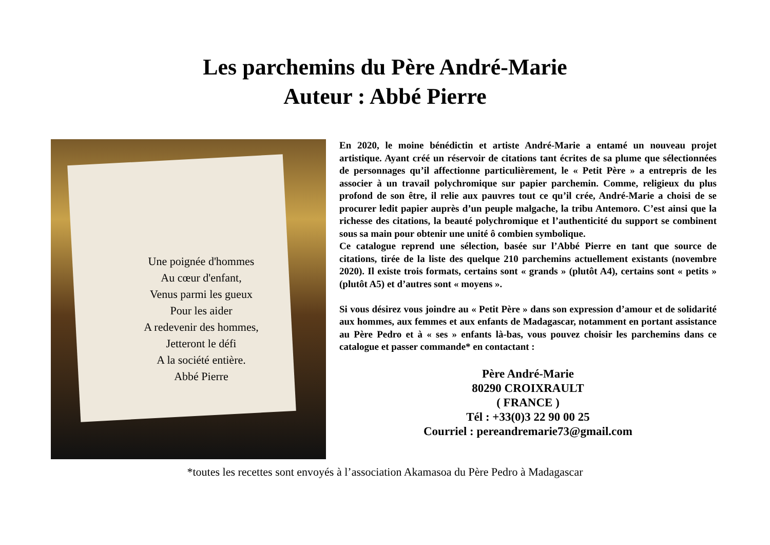Les parchemins du Père André-Marie
Auteur : Abbé Pierre
Une poignée d'hommes
Au cœur d'enfant,
Venus parmi les gueux
Pour les aider
A redevenir des hommes,
Jetteront le défi
A la société entière.
Abbé Pierre
En 2020, le moine bénédictin et artiste André-Marie a entamé un nouveau projet artistique. Ayant créé un réservoir de citations tant écrites de sa plume que sélectionnées de personnages qu’il affectionne particulièrement, le « Petit Père » a entrepris de les associer à un travail polychromique sur papier parchemin. Comme, religieux du plus profond de son être, il relie aux pauvres tout ce qu’il crée, André-Marie a choisi de se procurer ledit papier auprès d’un peuple malgache, la tribu Antemoro. C’est ainsi que la richesse des citations, la beauté polychromique et l’authenticité du support se combinent sous sa main pour obtenir une unité ô combien symbolique.
Ce catalogue reprend une sélection, basée sur l’Abbé Pierre en tant que source de citations, tirée de la liste des quelque 210 parchemins actuellement existants (novembre 2020). Il existe trois formats, certains sont « grands » (plutôt A4), certains sont « petits » (plutôt A5) et d’autres sont « moyens ».
Si vous désirez vous joindre au « Petit Père » dans son expression d’amour et de solidarité aux hommes, aux femmes et aux enfants de Madagascar, notamment en portant assistance au Père Pedro et à « ses » enfants là-bas, vous pouvez choisir les parchemins dans ce catalogue et passer commande* en contactant :
Père André-Marie
80290 CROIXRAULT
( FRANCE )
Tél : +33(0)3 22 90 00 25
Courriel : pereandremarie73@gmail.com
*toutes les recettes sont envoyés à l’association Akamasoa du Père Pedro à Madagascar